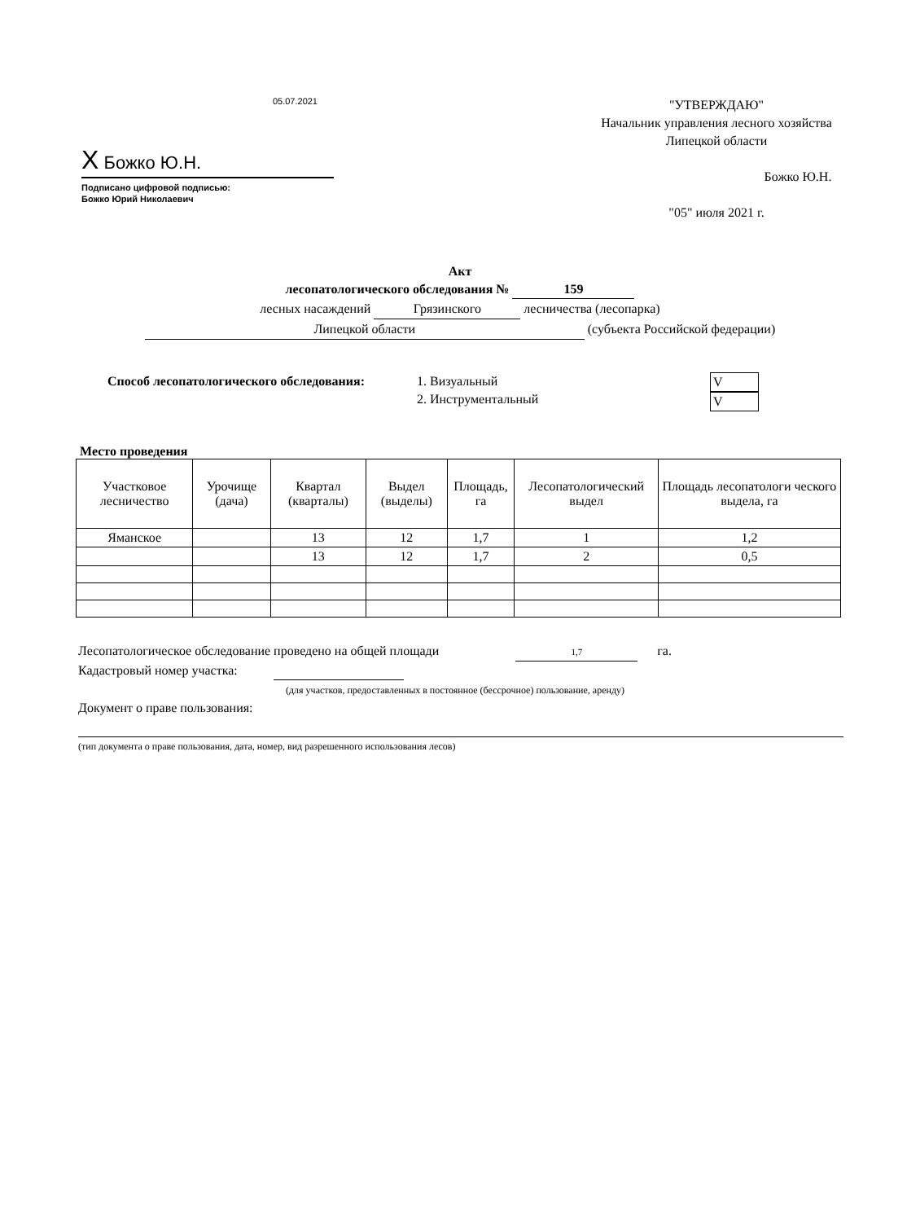05.07.2021
X Божко Ю.Н.
Подписано цифровой подписью:
Божко Юрий Николаевич
"УТВЕРЖДАЮ"
Начальник управления лесного хозяйства
Липецкой области
Божко Ю.Н.
"05" июля 2021 г.
Акт
лесопатологического обследования № 159
лесных насаждений Грязинского лесничества (лесопарка)
Липецкой области (субъекта Российской федерации)
Способ лесопатологического обследования:
1. Визуальный
2. Инструментальный
V
V
Место проведения
| Участковое лесничество | Урочище (дача) | Квартал (кварталы) | Выдел (выделы) | Площадь, га | Лесопатологический выдел | Площадь лесопатологи ческого выдела, га |
| --- | --- | --- | --- | --- | --- | --- |
| Ямaнское | | 13 | 12 | 1,7 | 1 | 1,2 |
| | | 13 | 12 | 1,7 | 2 | 0,5 |
Лесопатологическое обследование проведено на общей площади 1,7 га.
Кадастровый номер участка:
(для участков, предоставленных в постоянное (бессрочное) пользование, аренду)
Документ о праве пользования:
(тип документа о праве пользования, дата, номер, вид разрешенного использования лесов)